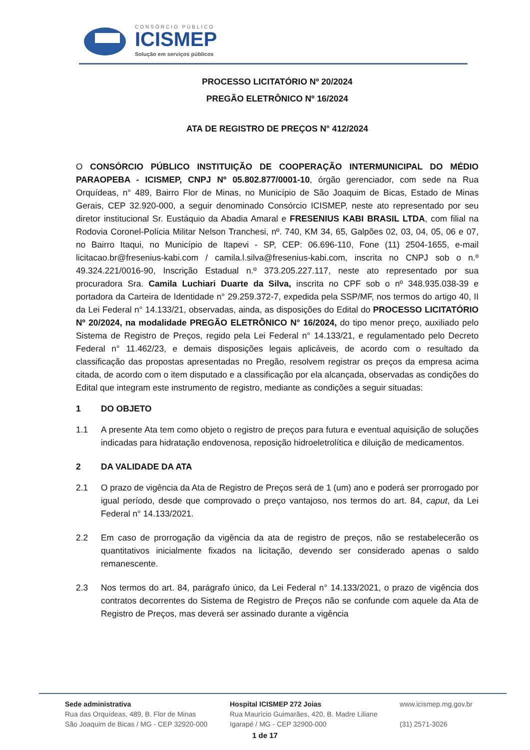CONSÓRCIO PÚBLICO
ICISMEP
Solução em serviços públicos
PROCESSO LICITATÓRIO Nº 20/2024
PREGÃO ELETRÔNICO Nº 16/2024
ATA DE REGISTRO DE PREÇOS N° 412/2024
O CONSÓRCIO PÚBLICO INSTITUIÇÃO DE COOPERAÇÃO INTERMUNICIPAL DO MÉDIO PARAOPEBA - ICISMEP, CNPJ Nº 05.802.877/0001-10, órgão gerenciador, com sede na Rua Orquídeas, n° 489, Bairro Flor de Minas, no Município de São Joaquim de Bicas, Estado de Minas Gerais, CEP 32.920-000, a seguir denominado Consórcio ICISMEP, neste ato representado por seu diretor institucional Sr. Eustáquio da Abadia Amaral e FRESENIUS KABI BRASIL LTDA, com filial na Rodovia Coronel-Polícia Militar Nelson Tranchesi, nº. 740, KM 34, 65, Galpões 02, 03, 04, 05, 06 e 07, no Bairro Itaqui, no Município de Itapevi - SP, CEP: 06.696-110, Fone (11) 2504-1655, e-mail licitacao.br@fresenius-kabi.com / camila.l.silva@fresenius-kabi.com, inscrita no CNPJ sob o n.º 49.324.221/0016-90, Inscrição Estadual n.º 373.205.227.117, neste ato representado por sua procuradora Sra. Camila Luchiari Duarte da Silva, inscrita no CPF sob o nº 348.935.038-39 e portadora da Carteira de Identidade n° 29.259.372-7, expedida pela SSP/MF, nos termos do artigo 40, II da Lei Federal n° 14.133/21, observadas, ainda, as disposições do Edital do PROCESSO LICITATÓRIO Nº 20/2024, na modalidade PREGÃO ELETRÔNICO N° 16/2024, do tipo menor preço, auxiliado pelo Sistema de Registro de Preços, regido pela Lei Federal n° 14.133/21, e regulamentado pelo Decreto Federal n° 11.462/23, e demais disposições legais aplicáveis, de acordo com o resultado da classificação das propostas apresentadas no Pregão, resolvem registrar os preços da empresa acima citada, de acordo com o item disputado e a classificação por ela alcançada, observadas as condições do Edital que integram este instrumento de registro, mediante as condições a seguir situadas:
1 DO OBJETO
1.1 A presente Ata tem como objeto o registro de preços para futura e eventual aquisição de soluções indicadas para hidratação endovenosa, reposição hidroeletrolítica e diluição de medicamentos.
2 DA VALIDADE DA ATA
2.1 O prazo de vigência da Ata de Registro de Preços será de 1 (um) ano e poderá ser prorrogado por igual período, desde que comprovado o preço vantajoso, nos termos do art. 84, caput, da Lei Federal n° 14.133/2021.
2.2 Em caso de prorrogação da vigência da ata de registro de preços, não se restabelecerão os quantitativos inicialmente fixados na licitação, devendo ser considerado apenas o saldo remanescente.
2.3 Nos termos do art. 84, parágrafo único, da Lei Federal n° 14.133/2021, o prazo de vigência dos contratos decorrentes do Sistema de Registro de Preços não se confunde com aquele da Ata de Registro de Preços, mas deverá ser assinado durante a vigência
Sede administrativa
Rua das Orquídeas, 489, B. Flor de Minas
São Joaquim de Bicas / MG - CEP 32920-000
Hospital ICISMEP 272 Joias
Rua Maurício Guimarães, 420, B. Madre Liliane
Igarapé / MG - CEP 32900-000
www.icismep.mg.gov.br
(31) 2571-3026
1 de 17